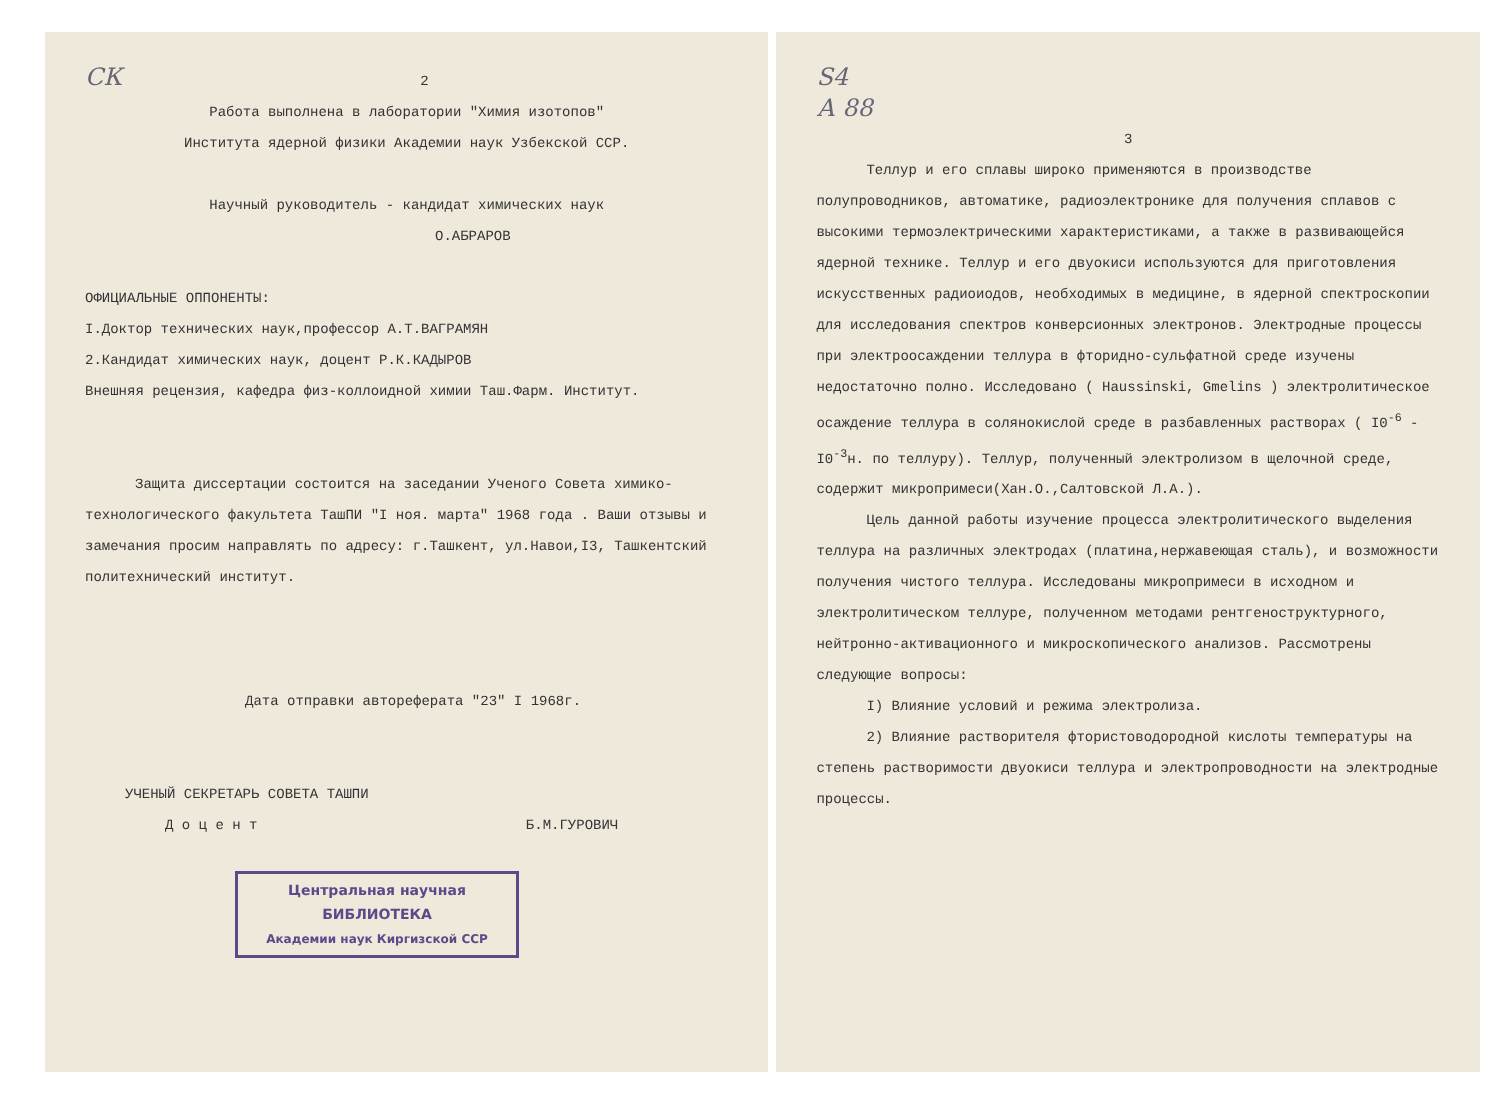СК 2
Работа выполнена в лаборатории "Химия изотопов"
Института ядерной физики Академии наук Узбекской ССР.
Научный руководитель - кандидат химических наук
О.АБРАРОВ
ОФИЦИАЛЬНЫЕ ОППОНЕНТЫ:
I.Доктор технических наук,профессор А.Т.ВАГРАМЯН
2.Кандидат химических наук, доцент Р.К.КАДЫРОВ
Внешняя рецензия, кафедра физ-коллоидной химии Таш.Фарм. Институт.
Защита диссертации состоится на заседании Ученого Совета химико-технологического факультета ТашПИ "I ноя. марта" 1968 года . Ваши отзывы и замечания просим направлять по адресу: г.Ташкент, ул.Навои,I3, Ташкентский политехнический институт.
Дата отправки автореферата "23" I 1968г.
УЧЕНЫЙ СЕКРЕТАРЬ СОВЕТА ТАШПИ
Д о ц е н т Б.М.ГУРОВИЧ
Центральная научная
БИБЛИОТЕКА
Академии наук Киргизской ССР
S4
А 88
3
Теллур и его сплавы широко применяются в производстве полупроводников, автоматике, радиоэлектронике для получения сплавов с высокими термоэлектрическими характеристиками, а также в развивающейся ядерной технике. Теллур и его двуокиси используются для приготовления искусственных радиоиодов, необходимых в медицине, в ядерной спектроскопии для исследования спектров конверсионных электронов. Электродные процессы при электроосаждении теллура в фторидно-сульфатной среде изучены недостаточно полно. Исследовано ( Haussinski, Gmelins ) электролитическое осаждение теллура в солянокислой среде в разбавленных растворах ( I0<sup>-6</sup> - I0<sup>-3</sup>н. по теллуру). Теллур, полученный электролизом в щелочной среде, содержит микропримеси(Хан.О.,Салтовской Л.А.).
Цель данной работы изучение процесса электролитического выделения теллура на различных электродах (платина,нержавеющая сталь), и возможности получения чистого теллура. Исследованы микропримеси в исходном и электролитическом теллуре, полученном методами рентгеноструктурного, нейтронно-активационного и микроскопического анализов. Рассмотрены следующие вопросы:
I) Влияние условий и режима электролиза.
2) Влияние растворителя фтористоводородной кислоты температуры на степень растворимости двуокиси теллура и электропроводности на электродные процессы.